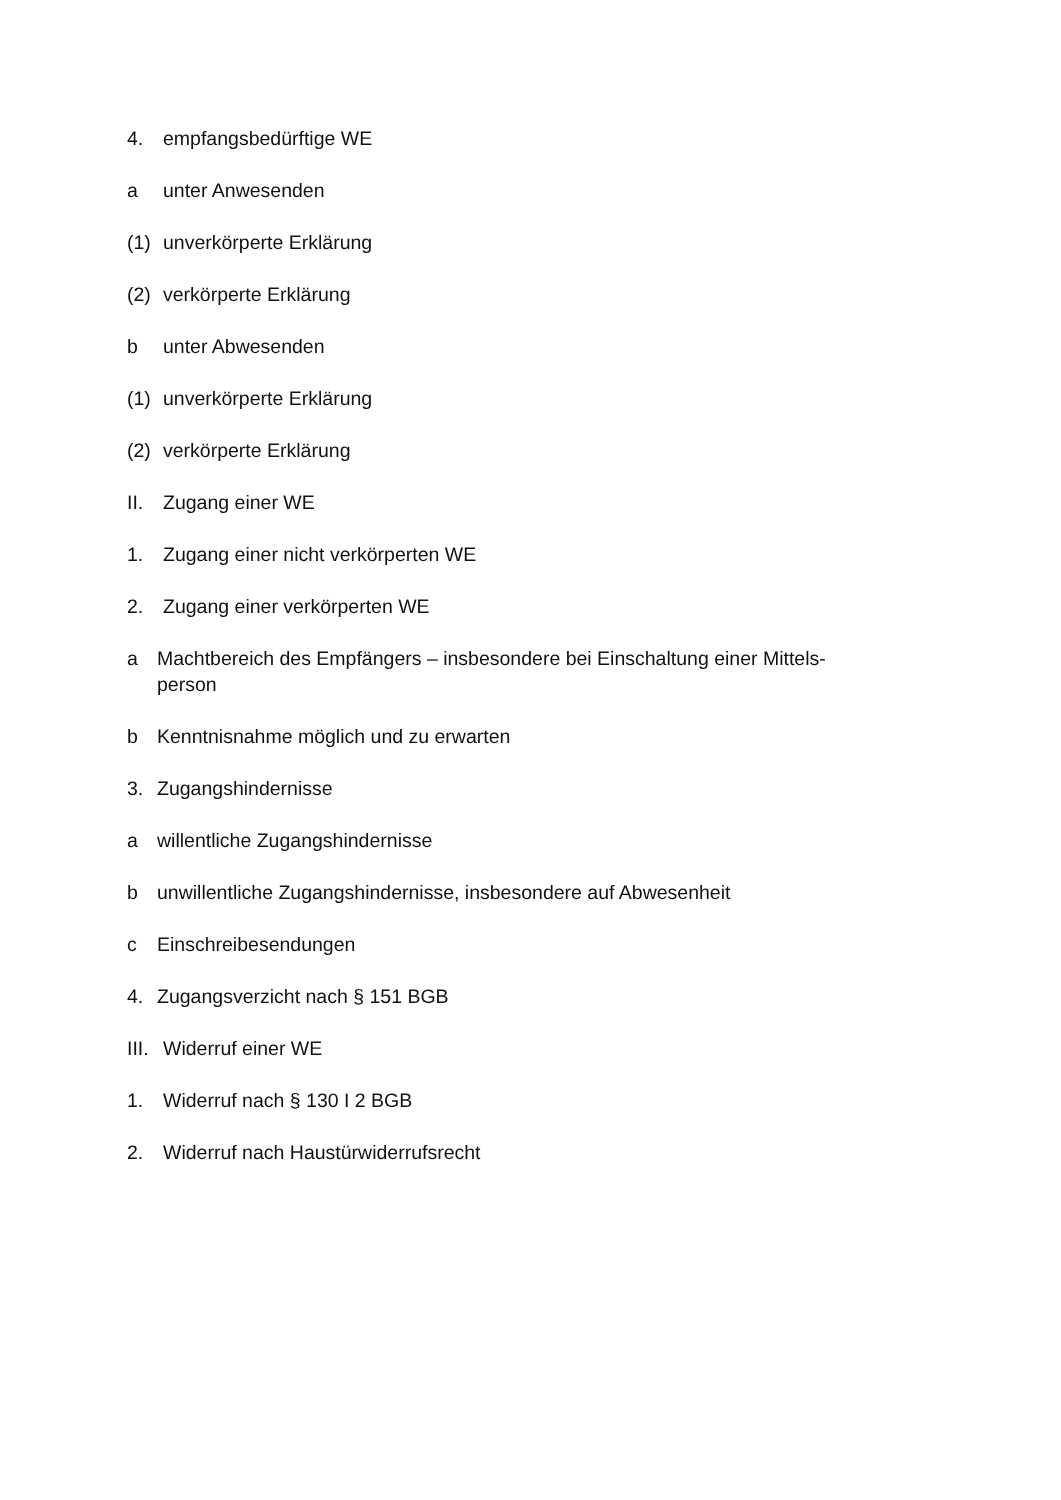4. empfangsbedürftige WE
a unter Anwesenden
(1) unverkörperte Erklärung
(2) verkörperte Erklärung
b unter Abwesenden
(1) unverkörperte Erklärung
(2) verkörperte Erklärung
II. Zugang einer WE
1. Zugang einer nicht verkörperten WE
2. Zugang einer verkörperten WE
a Machtbereich des Empfängers – insbesondere bei Einschaltung einer Mittels-
person
b Kenntnisnahme möglich und zu erwarten
3. Zugangshindernisse
a willentliche Zugangshindernisse
b unwillentliche Zugangshindernisse, insbesondere auf Abwesenheit
c Einschreibesendungen
4. Zugangsverzicht nach § 151 BGB
III. Widerruf einer WE
1. Widerruf nach § 130 I 2 BGB
2. Widerruf nach Haustürwiderrufsrecht